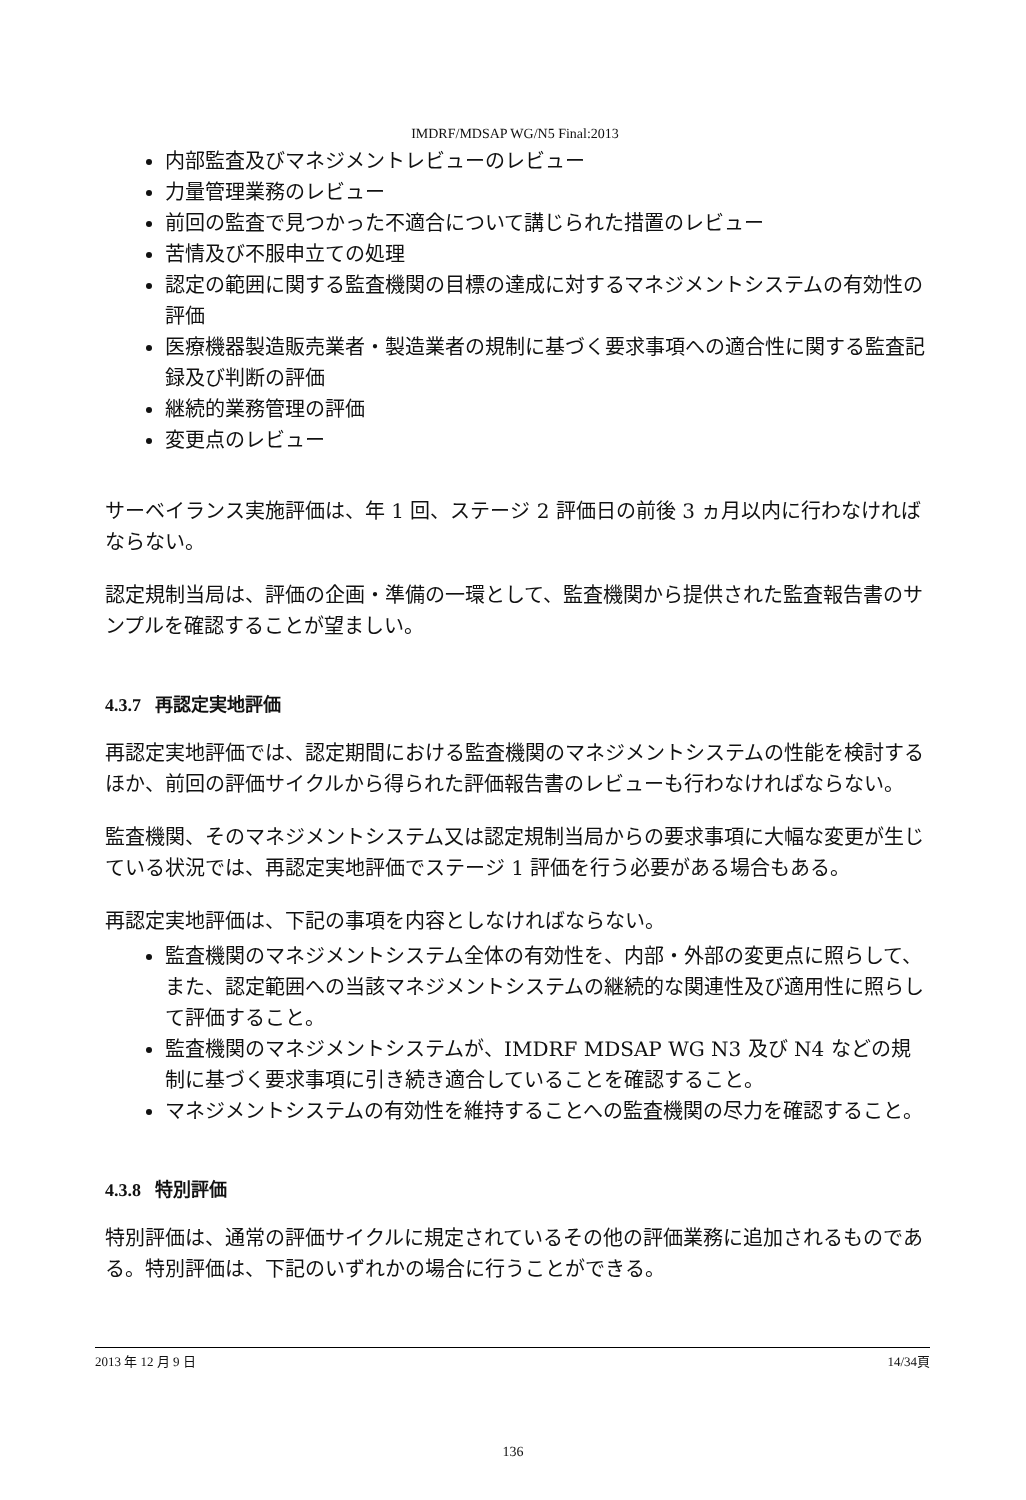IMDRF/MDSAP WG/N5 Final:2013
内部監査及びマネジメントレビューのレビュー
力量管理業務のレビュー
前回の監査で見つかった不適合について講じられた措置のレビュー
苦情及び不服申立ての処理
認定の範囲に関する監査機関の目標の達成に対するマネジメントシステムの有効性の評価
医療機器製造販売業者・製造業者の規制に基づく要求事項への適合性に関する監査記録及び判断の評価
継続的業務管理の評価
変更点のレビュー
サーベイランス実施評価は、年 1 回、ステージ 2 評価日の前後 3 ヵ月以内に行わなければならない。
認定規制当局は、評価の企画・準備の一環として、監査機関から提供された監査報告書のサンプルを確認することが望ましい。
4.3.7 再認定実地評価
再認定実地評価では、認定期間における監査機関のマネジメントシステムの性能を検討するほか、前回の評価サイクルから得られた評価報告書のレビューも行わなければならない。
監査機関、そのマネジメントシステム又は認定規制当局からの要求事項に大幅な変更が生じている状況では、再認定実地評価でステージ 1 評価を行う必要がある場合もある。
再認定実地評価は、下記の事項を内容としなければならない。
監査機関のマネジメントシステム全体の有効性を、内部・外部の変更点に照らして、また、認定範囲への当該マネジメントシステムの継続的な関連性及び適用性に照らして評価すること。
監査機関のマネジメントシステムが、IMDRF MDSAP WG N3 及び N4 などの規制に基づく要求事項に引き続き適合していることを確認すること。
マネジメントシステムの有効性を維持することへの監査機関の尽力を確認すること。
4.3.8 特別評価
特別評価は、通常の評価サイクルに規定されているその他の評価業務に追加されるものである。特別評価は、下記のいずれかの場合に行うことができる。
2013 年 12 月 9 日 14/34頁
136